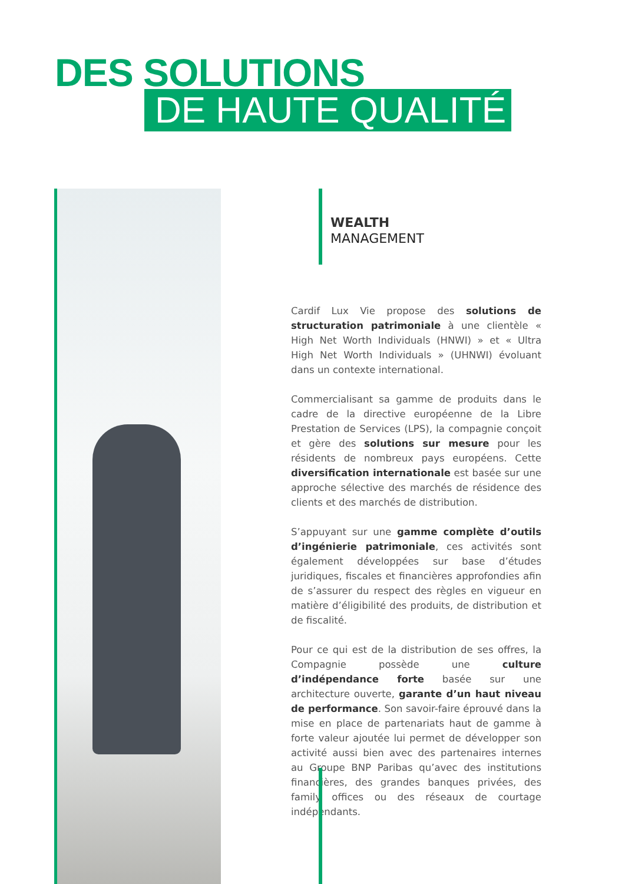DES SOLUTIONS
DE HAUTE QUALITÉ
WEALTH
MANAGEMENT
Cardif Lux Vie propose des solutions de structuration patrimoniale à une clientèle « High Net Worth Individuals (HNWI) » et « Ultra High Net Worth Individuals » (UHNWI) évoluant dans un contexte international.
Commercialisant sa gamme de produits dans le cadre de la directive européenne de la Libre Prestation de Services (LPS), la compagnie conçoit et gère des solutions sur mesure pour les résidents de nombreux pays européens. Cette diversification internationale est basée sur une approche sélective des marchés de résidence des clients et des marchés de distribution.
S’appuyant sur une gamme complète d’outils d’ingénierie patrimoniale, ces activités sont également développées sur base d’études juridiques, fiscales et financières approfondies afin de s’assurer du respect des règles en vigueur en matière d’éligibilité des produits, de distribution et de fiscalité.
Pour ce qui est de la distribution de ses offres, la Compagnie possède une culture d’indépendance forte basée sur une architecture ouverte, garante d’un haut niveau de performance. Son savoir-faire éprouvé dans la mise en place de partenariats haut de gamme à forte valeur ajoutée lui permet de développer son activité aussi bien avec des partenaires internes au Groupe BNP Paribas qu’avec des institutions financières, des grandes banques privées, des family offices ou des réseaux de courtage indépendants.